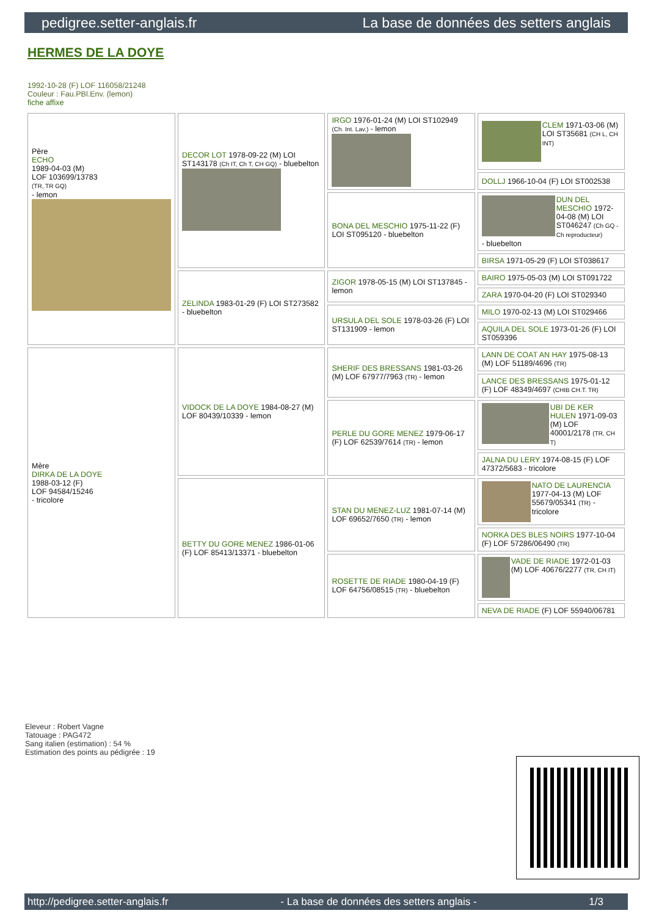pedigree.setter-anglais.fr La base de données des setters anglais
HERMES DE LA DOYE
1992-10-28 (F) LOF 116058/21248
Couleur : Fau.PBl.Env. (lemon)
fiche affixe
| Père ECHO 1989-04-03 (M) LOF 103699/13783 (TR, TR GQ) - lemon | DECOR LOT 1978-09-22 (M) LOI ST143178 (Ch IT, Ch T, CH GQ) - bluebelton | IRGO 1976-01-24 (M) LOI ST102949 (Ch. Int. Lav.) - lemon | CLEM 1971-03-06 (M) LOI ST35681 (CH L, CH INT) |
| | | | DOLLJ 1966-10-04 (F) LOI ST002538 |
| | | BONA DEL MESCHIO 1975-11-22 (F) LOI ST095120 - bluebelton | DUN DEL MESCHIO 1972-04-08 (M) LOI ST046247 (Ch GQ - Ch reproducteur) - bluebelton |
| | | | BIRSA 1971-05-29 (F) LOI ST038617 |
| | ZELINDA 1983-01-29 (F) LOI ST273582 - bluebelton | ZIGOR 1978-05-15 (M) LOI ST137845 - lemon | BAIRO 1975-05-03 (M) LOI ST091722 |
| | | | ZARA 1970-04-20 (F) LOI ST029340 |
| | | URSULA DEL SOLE 1978-03-26 (F) LOI ST131909 - lemon | MILO 1970-02-13 (M) LOI ST029466 |
| | | | AQUILA DEL SOLE 1973-01-26 (F) LOI ST059396 |
| Mère DIRKA DE LA DOYE 1988-03-12 (F) LOF 94584/15246 - tricolore | VIDOCK DE LA DOYE 1984-08-27 (M) LOF 80439/10339 - lemon | SHERIF DES BRESSANS 1981-03-26 (M) LOF 67977/7963 (TR) - lemon | LANN DE COAT AN HAY 1975-08-13 (M) LOF 51189/4696 (TR) |
| | | | LANCE DES BRESSANS 1975-01-12 (F) LOF 48349/4697 (CHIB CH.T. TR) |
| | | PERLE DU GORE MENEZ 1979-06-17 (F) LOF 62539/7614 (TR) - lemon | UBI DE KER HULEN 1971-09-03 (M) LOF 40001/2178 (TR, CH T) |
| | | | JALNA DU LERY 1974-08-15 (F) LOF 47372/5683 - tricolore |
| | BETTY DU GORE MENEZ 1986-01-06 (F) LOF 85413/13371 - bluebelton | STAN DU MENEZ-LUZ 1981-07-14 (M) LOF 69652/7650 (TR) - lemon | NATO DE LAURENCIA 1977-04-13 (M) LOF 55679/05341 (TR) - tricolore |
| | | | NORKA DES BLES NOIRS 1977-10-04 (F) LOF 57286/06490 (TR) |
| | | ROSETTE DE RIADE 1980-04-19 (F) LOF 64756/08515 (TR) - bluebelton | VADE DE RIADE 1972-01-03 (M) LOF 40676/2277 (TR, CH IT) |
| | | | NEVA DE RIADE (F) LOF 55940/06781 |
Eleveur : Robert Vagne
Tatouage : PAG472
Sang italien (estimation) : 54 %
Estimation des points au pédigrée : 19
http://pedigree.setter-anglais.fr - La base de données des setters anglais - 1/3